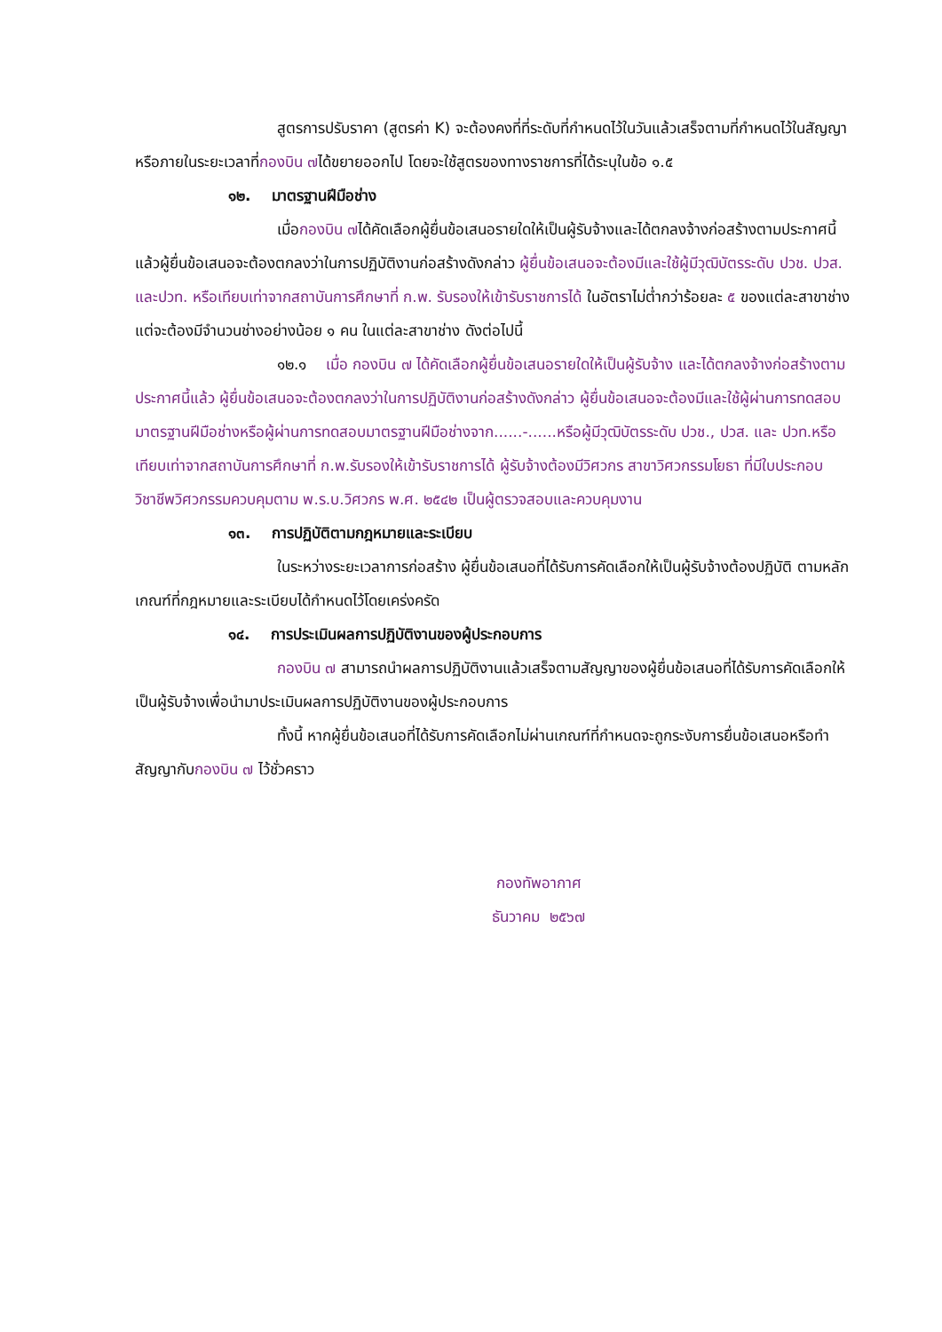สูตรการปรับราคา (สูตรค่า K) จะต้องคงที่ที่ระดับที่กำหนดไว้ในวันแล้วเสร็จตามที่กำหนดไว้ในสัญญา หรือภายในระยะเวลาที่กองบิน ๗ได้ขยายออกไป โดยจะใช้สูตรของทางราชการที่ได้ระบุในข้อ ๑.๕
๑๒. มาตรฐานฝีมือช่าง
เมื่อกองบิน ๗ได้คัดเลือกผู้ยื่นข้อเสนอรายใดให้เป็นผู้รับจ้างและได้ตกลงจ้างก่อสร้างตามประกาศนี้แล้วผู้ยื่นข้อเสนอจะต้องตกลงว่าในการปฏิบัติงานก่อสร้างดังกล่าว ผู้ยื่นข้อเสนอจะต้องมีและใช้ผู้มีวุฒิบัตรระดับ ปวช. ปวส. และปวท. หรือเทียบเท่าจากสถาบันการศึกษาที่ ก.พ. รับรองให้เข้ารับราชการได้ ในอัตราไม่ต่ำกว่าร้อยละ ๕ ของแต่ละสาขาช่างแต่จะต้องมีจำนวนช่างอย่างน้อย ๑ คน ในแต่ละสาขาช่าง ดังต่อไปนี้
๑๒.๑ เมื่อ กองบิน ๗ ได้คัดเลือกผู้ยื่นข้อเสนอรายใดให้เป็นผู้รับจ้าง และได้ตกลงจ้างก่อสร้างตามประกาศนี้แล้ว ผู้ยื่นข้อเสนอจะต้องตกลงว่าในการปฏิบัติงานก่อสร้างดังกล่าว ผู้ยื่นข้อเสนอจะต้องมีและใช้ผู้ผ่านการทดสอบมาตรฐานฝีมือช่างหรือผู้ผ่านการทดสอบมาตรฐานฝีมือช่างจาก......-......หรือผู้มีวุฒิบัตรระดับ ปวช., ปวส. และ ปวท.หรือเทียบเท่าจากสถาบันการศึกษาที่ ก.พ.รับรองให้เข้ารับราชการได้ ผู้รับจ้างต้องมีวิศวกร สาขาวิศวกรรมโยธา ที่มีใบประกอบวิชาชีพวิศวกรรมควบคุมตาม พ.ร.บ.วิศวกร พ.ศ. ๒๕๔๒ เป็นผู้ตรวจสอบและควบคุมงาน
๑๓. การปฏิบัติตามกฎหมายและระเบียบ
ในระหว่างระยะเวลาการก่อสร้าง ผู้ยื่นข้อเสนอที่ได้รับการคัดเลือกให้เป็นผู้รับจ้างต้องปฏิบัติ ตามหลักเกณฑ์ที่กฎหมายและระเบียบได้กำหนดไว้โดยเคร่งครัด
๑๔. การประเมินผลการปฏิบัติงานของผู้ประกอบการ
กองบิน ๗ สามารถนำผลการปฏิบัติงานแล้วเสร็จตามสัญญาของผู้ยื่นข้อเสนอที่ได้รับการคัดเลือกให้ เป็นผู้รับจ้างเพื่อนำมาประเมินผลการปฏิบัติงานของผู้ประกอบการ
ทั้งนี้ หากผู้ยื่นข้อเสนอที่ได้รับการคัดเลือกไม่ผ่านเกณฑ์ที่กำหนดจะถูกระงับการยื่นข้อเสนอหรือทำสัญญากับกองบิน ๗ ไว้ชั่วคราว
กองทัพอากาศ
ธันวาคม ๒๕๖๗